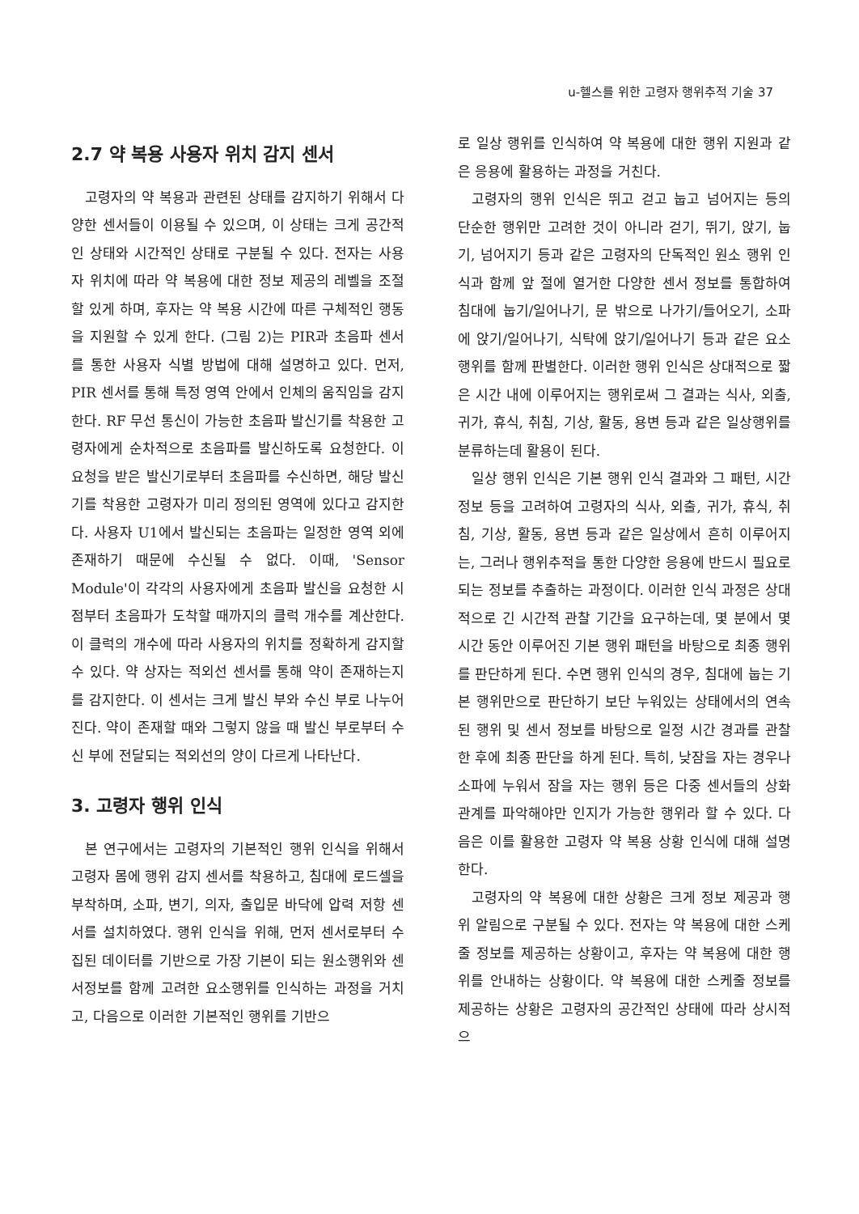u-헬스를 위한 고령자 행위추적 기술 37
2.7 약 복용 사용자 위치 감지 센서
고령자의 약 복용과 관련된 상태를 감지하기 위해서 다양한 센서들이 이용될 수 있으며, 이 상태는 크게 공간적인 상태와 시간적인 상태로 구분될 수 있다. 전자는 사용자 위치에 따라 약 복용에 대한 정보 제공의 레벨을 조절할 있게 하며, 후자는 약 복용 시간에 따른 구체적인 행동을 지원할 수 있게 한다. (그림 2)는 PIR과 초음파 센서를 통한 사용자 식별 방법에 대해 설명하고 있다. 먼저, PIR 센서를 통해 특정 영역 안에서 인체의 움직임을 감지한다. RF 무선 통신이 가능한 초음파 발신기를 착용한 고령자에게 순차적으로 초음파를 발신하도록 요청한다. 이 요청을 받은 발신기로부터 초음파를 수신하면, 해당 발신기를 착용한 고령자가 미리 정의된 영역에 있다고 감지한다. 사용자 U1에서 발신되는 초음파는 일정한 영역 외에 존재하기 때문에 수신될 수 없다. 이때, 'Sensor Module'이 각각의 사용자에게 초음파 발신을 요청한 시점부터 초음파가 도착할 때까지의 클럭 개수를 계산한다. 이 클럭의 개수에 따라 사용자의 위치를 정확하게 감지할 수 있다. 약 상자는 적외선 센서를 통해 약이 존재하는지를 감지한다. 이 센서는 크게 발신 부와 수신 부로 나누어진다. 약이 존재할 때와 그렇지 않을 때 발신 부로부터 수신 부에 전달되는 적외선의 양이 다르게 나타난다.
3. 고령자 행위 인식
본 연구에서는 고령자의 기본적인 행위 인식을 위해서 고령자 몸에 행위 감지 센서를 착용하고, 침대에 로드셀을 부착하며, 소파, 변기, 의자, 출입문 바닥에 압력 저항 센서를 설치하였다. 행위 인식을 위해, 먼저 센서로부터 수집된 데이터를 기반으로 가장 기본이 되는 원소행위와 센서정보를 함께 고려한 요소행위를 인식하는 과정을 거치고, 다음으로 이러한 기본적인 행위를 기반으
로 일상 행위를 인식하여 약 복용에 대한 행위 지원과 같은 응용에 활용하는 과정을 거친다.
고령자의 행위 인식은 뛰고 걷고 눕고 넘어지는 등의 단순한 행위만 고려한 것이 아니라 걷기, 뛰기, 앉기, 눕기, 넘어지기 등과 같은 고령자의 단독적인 원소 행위 인식과 함께 앞 절에 열거한 다양한 센서 정보를 통합하여 침대에 눕기/일어나기, 문 밖으로 나가기/들어오기, 소파에 앉기/일어나기, 식탁에 앉기/일어나기 등과 같은 요소 행위를 함께 판별한다. 이러한 행위 인식은 상대적으로 짧은 시간 내에 이루어지는 행위로써 그 결과는 식사, 외출, 귀가, 휴식, 취침, 기상, 활동, 용변 등과 같은 일상행위를 분류하는데 활용이 된다.
일상 행위 인식은 기본 행위 인식 결과와 그 패턴, 시간 정보 등을 고려하여 고령자의 식사, 외출, 귀가, 휴식, 취침, 기상, 활동, 용변 등과 같은 일상에서 흔히 이루어지는, 그러나 행위추적을 통한 다양한 응용에 반드시 필요로 되는 정보를 추출하는 과정이다. 이러한 인식 과정은 상대적으로 긴 시간적 관찰 기간을 요구하는데, 몇 분에서 몇 시간 동안 이루어진 기본 행위 패턴을 바탕으로 최종 행위를 판단하게 된다. 수면 행위 인식의 경우, 침대에 눕는 기본 행위만으로 판단하기 보단 누워있는 상태에서의 연속된 행위 및 센서 정보를 바탕으로 일정 시간 경과를 관찰한 후에 최종 판단을 하게 된다. 특히, 낮잠을 자는 경우나 소파에 누워서 잠을 자는 행위 등은 다중 센서들의 상화 관계를 파악해야만 인지가 가능한 행위라 할 수 있다. 다음은 이를 활용한 고령자 약 복용 상황 인식에 대해 설명한다.
고령자의 약 복용에 대한 상황은 크게 정보 제공과 행위 알림으로 구분될 수 있다. 전자는 약 복용에 대한 스케줄 정보를 제공하는 상황이고, 후자는 약 복용에 대한 행위를 안내하는 상황이다. 약 복용에 대한 스케줄 정보를 제공하는 상황은 고령자의 공간적인 상태에 따라 상시적으